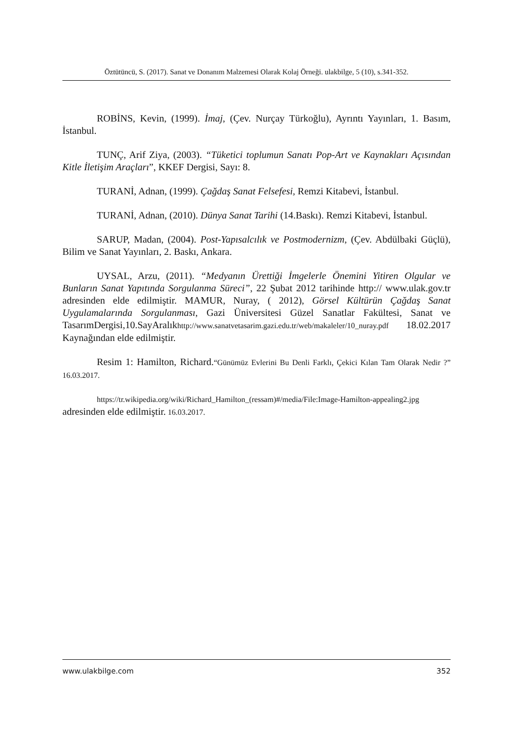Öztütüncü, S. (2017). Sanat ve Donanım Malzemesi Olarak Kolaj Örneği. ulakbilge, 5 (10), s.341-352.
ROBİNS, Kevin, (1999). İmaj, (Çev. Nurçay Türkoğlu), Ayrıntı Yayınları, 1. Basım, İstanbul.
TUNÇ, Arif Ziya, (2003). “Tüketici toplumun Sanatı Pop-Art ve Kaynakları Açısından Kitle İletişim Araçları”, KKEF Dergisi, Sayı: 8.
TURANİ, Adnan, (1999). Çağdaş Sanat Felsefesi, Remzi Kitabevi, İstanbul.
TURANİ, Adnan, (2010). Dünya Sanat Tarihi (14.Baskı). Remzi Kitabevi, İstanbul.
SARUP, Madan, (2004). Post-Yapısalcılık ve Postmodernizm, (Çev. Abdülbaki Güçlü), Bilim ve Sanat Yayınları, 2. Baskı, Ankara.
UYSAL, Arzu, (2011). “Medyanın Ürettiği İmgelerle Önemini Yitiren Olgular ve Bunların Sanat Yapıtında Sorgulanma Süreci”, 22 Şubat 2012 tarihinde http:// www.ulak.gov.tr adresinden elde edilmiştir. MAMUR, Nuray, ( 2012), Görsel Kültürün Çağdaş Sanat Uygulamalarında Sorgulanması, Gazi Üniversitesi Güzel Sanatlar Fakültesi, Sanat ve TasarımDergisi,10.SayAralıkhttp://www.sanatvetasarim.gazi.edu.tr/web/makaleler/10_nuray.pdf 18.02.2017 Kaynağından elde edilmiştir.
Resim 1: Hamilton, Richard.“Günümüz Evlerini Bu Denli Farklı, Çekici Kılan Tam Olarak Nedir ?” 16.03.2017.
https://tr.wikipedia.org/wiki/Richard_Hamilton_(ressam)#/media/File:Image-Hamilton-appealing2.jpg adresinden elde edilmiştir. 16.03.2017.
www.ulakbilge.com 352